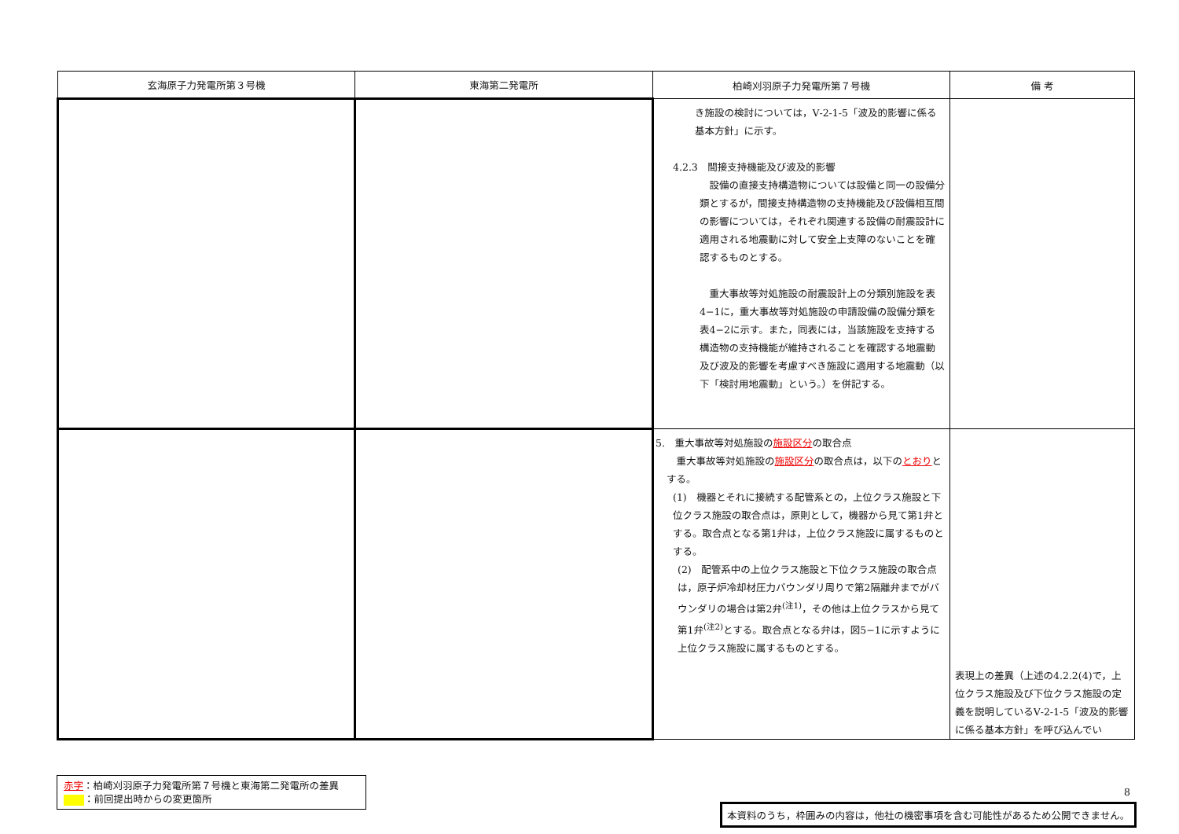| 玄海原子力発電所第３号機 | 東海第二発電所 | 柏崎刈羽原子力発電所第７号機 | 備 考 |
| --- | --- | --- | --- |
| | | き施設の検討については，Ⅴ-2-1-5「波及的影響に係る基本方針」に示す。 4.2.3 間接支持機能及び波及的影響 設備の直接支持構造物については設備と同一の設備分類とするが，間接支持構造物の支持機能及び設備相互間の影響については，それぞれ関連する設備の耐震設計に適用される地震動に対して安全上支障のないことを確認するものとする。 重大事故等対処施設の耐震設計上の分類別施設を表4−1に，重大事故等対処施設の申請設備の設備分類を表4−2に示す。また，同表には，当該施設を支持する構造物の支持機能が維持されることを確認する地震動及び波及的影響を考慮すべき施設に適用する地震動（以下「検討用地震動」という。）を併記する。 | |
| | | 5. 重大事故等対処施設の 施設区分 の取合点 重大事故等対処施設の 施設区分 の取合点は，以下の とおり とする。 (1) 機器とそれに接続する配管系との，上位クラス施設と下位クラス施設の取合点は，原則として，機器から見て第1弁とする。取合点となる第1弁は，上位クラス施設に属するものとする。 (2) 配管系中の上位クラス施設と下位クラス施設の取合点は，原子炉冷却材圧力バウンダリ周りで第2隔離弁までがバウンダリの場合は第2弁<sup>(注1)</sup>，その他は上位クラスから見て第1弁<sup>(注2)</sup>とする。取合点となる弁は，図5−1に示すように上位クラス施設に属するものとする。 | 表現上の差異（上述の4.2.2(4)で，上位クラス施設及び下位クラス施設の定義を説明しているⅤ-2-1-5「波及的影響に係る基本方針」を呼び込んでい |
赤字：柏崎刈羽原子力発電所第７号機と東海第二発電所の差異
：前回提出時からの変更箇所
8
本資料のうち，枠囲みの内容は，他社の機密事項を含む可能性があるため公開できません。